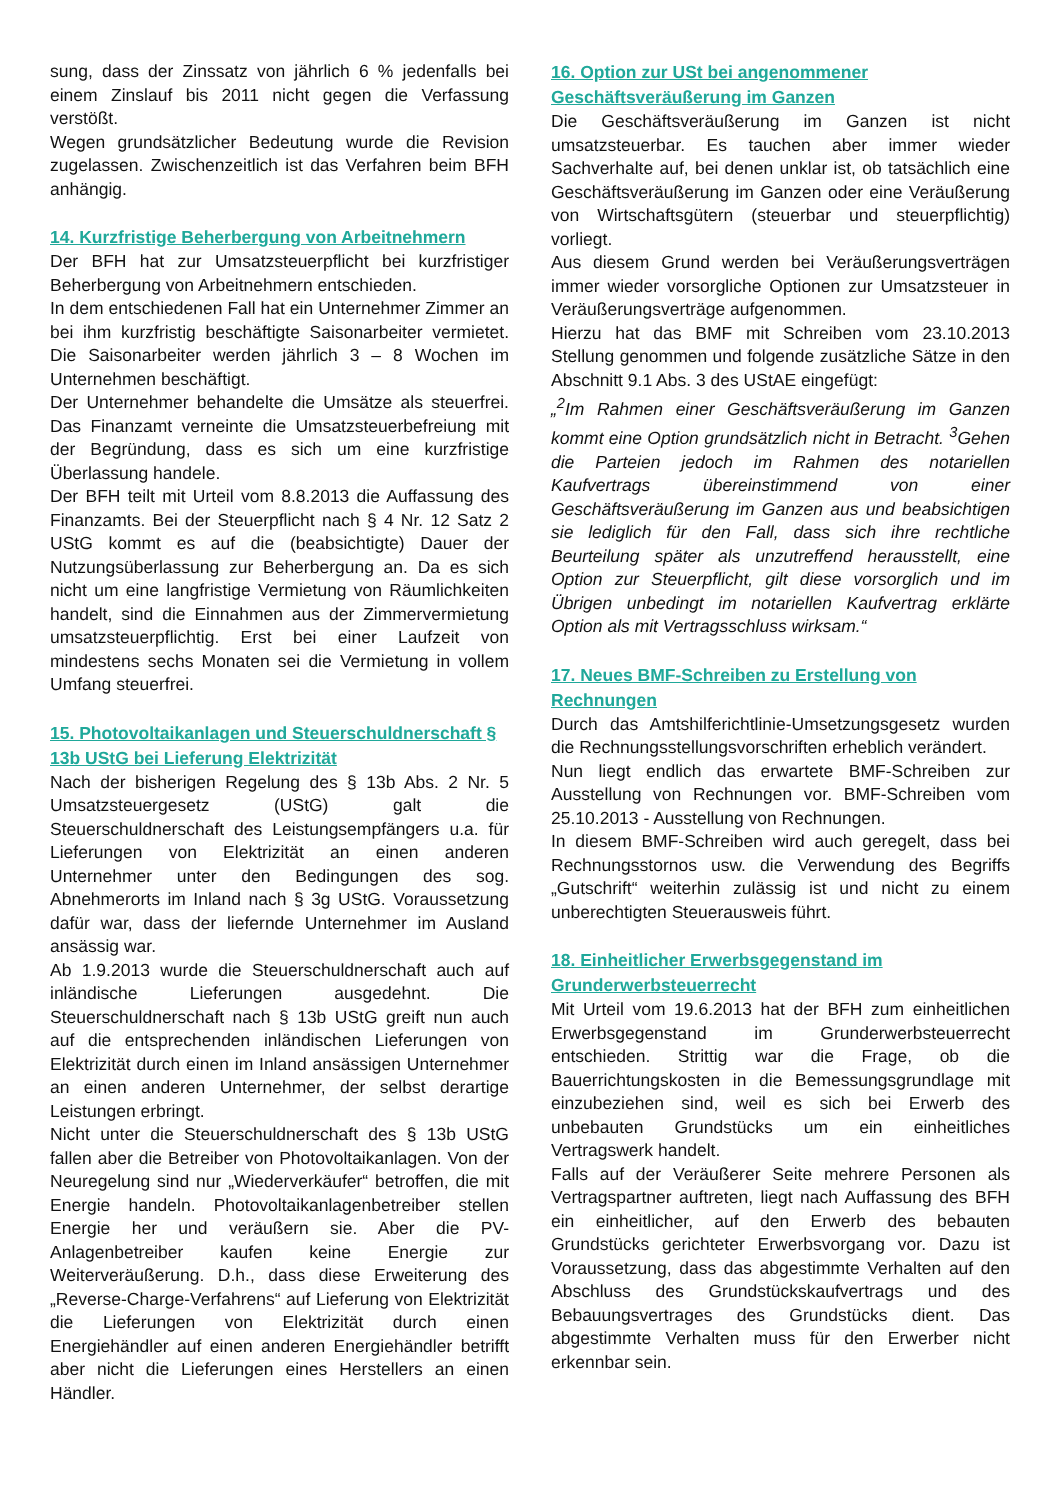sung, dass der Zinssatz von jährlich 6 % jedenfalls bei einem Zinslauf bis 2011 nicht gegen die Verfassung verstößt.
Wegen grundsätzlicher Bedeutung wurde die Revision zugelassen. Zwischenzeitlich ist das Verfahren beim BFH anhängig.
14. Kurzfristige Beherbergung von Arbeitnehmern
Der BFH hat zur Umsatzsteuerpflicht bei kurzfristiger Beherbergung von Arbeitnehmern entschieden.
In dem entschiedenen Fall hat ein Unternehmer Zimmer an bei ihm kurzfristig beschäftigte Saisonarbeiter vermietet. Die Saisonarbeiter werden jährlich 3 – 8 Wochen im Unternehmen beschäftigt.
Der Unternehmer behandelte die Umsätze als steuerfrei. Das Finanzamt verneinte die Umsatzsteuerbefreiung mit der Begründung, dass es sich um eine kurzfristige Überlassung handele.
Der BFH teilt mit Urteil vom 8.8.2013 die Auffassung des Finanzamts. Bei der Steuerpflicht nach § 4 Nr. 12 Satz 2 UStG kommt es auf die (beabsichtigte) Dauer der Nutzungsüberlassung zur Beherbergung an. Da es sich nicht um eine langfristige Vermietung von Räumlichkeiten handelt, sind die Einnahmen aus der Zimmervermietung umsatzsteuerpflichtig. Erst bei einer Laufzeit von mindestens sechs Monaten sei die Vermietung in vollem Umfang steuerfrei.
15. Photovoltaikanlagen und Steuerschuldnerschaft § 13b UStG bei Lieferung Elektrizität
Nach der bisherigen Regelung des § 13b Abs. 2 Nr. 5 Umsatzsteuergesetz (UStG) galt die Steuerschuldnerschaft des Leistungsempfängers u.a. für Lieferungen von Elektrizität an einen anderen Unternehmer unter den Bedingungen des sog. Abnehmerorts im Inland nach § 3g UStG. Voraussetzung dafür war, dass der liefernde Unternehmer im Ausland ansässig war.
Ab 1.9.2013 wurde die Steuerschuldnerschaft auch auf inländische Lieferungen ausgedehnt. Die Steuerschuldnerschaft nach § 13b UStG greift nun auch auf die entsprechenden inländischen Lieferungen von Elektrizität durch einen im Inland ansässigen Unternehmer an einen anderen Unternehmer, der selbst derartige Leistungen erbringt.
Nicht unter die Steuerschuldnerschaft des § 13b UStG fallen aber die Betreiber von Photovoltaikanlagen. Von der Neuregelung sind nur „Wiederverkäufer“ betroffen, die mit Energie handeln. Photovoltaikanlagenbetreiber stellen Energie her und veräußern sie. Aber die PV-Anlagenbetreiber kaufen keine Energie zur Weiterveräußerung. D.h., dass diese Erweiterung des „Reverse-Charge-Verfahrens“ auf Lieferung von Elektrizität die Lieferungen von Elektrizität durch einen Energiehändler auf einen anderen Energiehändler betrifft aber nicht die Lieferungen eines Herstellers an einen Händler.
16. Option zur USt bei angenommener Geschäftsveräußerung im Ganzen
Die Geschäftsveräußerung im Ganzen ist nicht umsatzsteuerbar. Es tauchen aber immer wieder Sachverhalte auf, bei denen unklar ist, ob tatsächlich eine Geschäftsveräußerung im Ganzen oder eine Veräußerung von Wirtschaftsgütern (steuerbar und steuerpflichtig) vorliegt.
Aus diesem Grund werden bei Veräußerungsverträgen immer wieder vorsorgliche Optionen zur Umsatzsteuer in Veräußerungsverträge aufgenommen.
Hierzu hat das BMF mit Schreiben vom 23.10.2013 Stellung genommen und folgende zusätzliche Sätze in den Abschnitt 9.1 Abs. 3 des UStAE eingefügt:
„<sup>2</sup>Im Rahmen einer Geschäftsveräußerung im Ganzen kommt eine Option grundsätzlich nicht in Betracht. <sup>3</sup>Gehen die Parteien jedoch im Rahmen des notariellen Kaufvertrags übereinstimmend von einer Geschäftsveräußerung im Ganzen aus und beabsichtigen sie lediglich für den Fall, dass sich ihre rechtliche Beurteilung später als unzutreffend herausstellt, eine Option zur Steuerpflicht, gilt diese vorsorglich und im Übrigen unbedingt im notariellen Kaufvertrag erklärte Option als mit Vertragsschluss wirksam.“
17. Neues BMF-Schreiben zu Erstellung von Rechnungen
Durch das Amtshilferichtlinie-Umsetzungsgesetz wurden die Rechnungsstellungsvorschriften erheblich verändert.
Nun liegt endlich das erwartete BMF-Schreiben zur Ausstellung von Rechnungen vor. BMF-Schreiben vom 25.10.2013 - Ausstellung von Rechnungen.
In diesem BMF-Schreiben wird auch geregelt, dass bei Rechnungsstornos usw. die Verwendung des Begriffs „Gutschrift“ weiterhin zulässig ist und nicht zu einem unberechtigten Steuerausweis führt.
18. Einheitlicher Erwerbsgegenstand im Grunderwerbsteuerrecht
Mit Urteil vom 19.6.2013 hat der BFH zum einheitlichen Erwerbsgegenstand im Grunderwerbsteuerrecht entschieden. Strittig war die Frage, ob die Bauerrichtungskosten in die Bemessungsgrundlage mit einzubeziehen sind, weil es sich bei Erwerb des unbebauten Grundstücks um ein einheitliches Vertragswerk handelt.
Falls auf der Veräußerer Seite mehrere Personen als Vertragspartner auftreten, liegt nach Auffassung des BFH ein einheitlicher, auf den Erwerb des bebauten Grundstücks gerichteter Erwerbsvorgang vor. Dazu ist Voraussetzung, dass das abgestimmte Verhalten auf den Abschluss des Grundstückskaufvertrags und des Bebauungsvertrages des Grundstücks dient. Das abgestimmte Verhalten muss für den Erwerber nicht erkennbar sein.